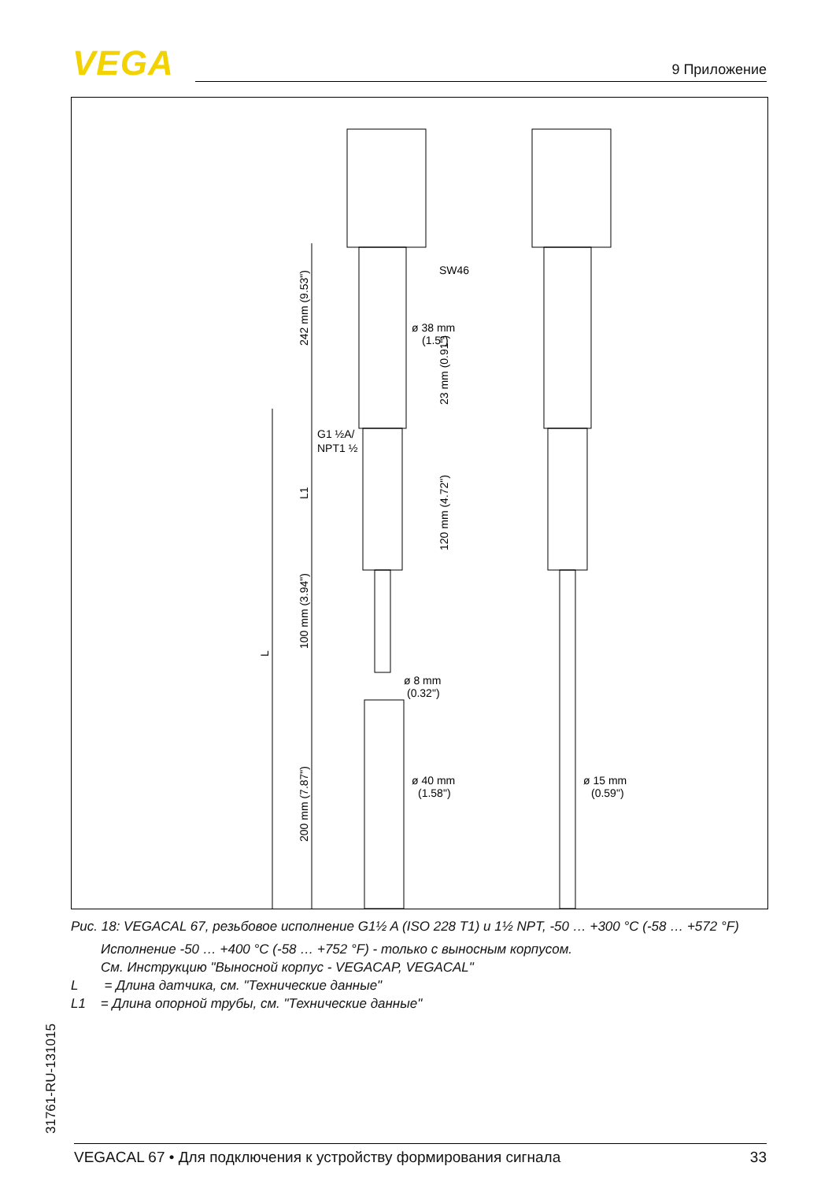VEGA 9 Приложение
SW46
ø 38 mm
(1.5")
G1 ½A/
NPT1 ½
ø 8 mm
(0.32")
ø 40 mm
(1.58")
ø 15 mm
(0.59")
242 mm (9.53")
23 mm (0.91")
L1
120 mm (4.72")
100 mm (3.94")
L
200 mm (7.87")
Рис. 18: VEGACAL 67, резьбовое исполнение G1½ A (ISO 228 T1) и 1½ NPT, -50 … +300 °C (-58 … +572 °F)
Исполнение -50 … +400 °C (-58 … +752 °F) - только с выносным корпусом.
См. Инструкцию "Выносной корпус - VEGACAP, VEGACAL"
L = Длина датчика, см. "Технические данные"
L1 = Длина опорной трубы, см. "Технические данные"
31761-RU-131015
VEGACAL 67 • Для подключения к устройству формирования сигнала 33